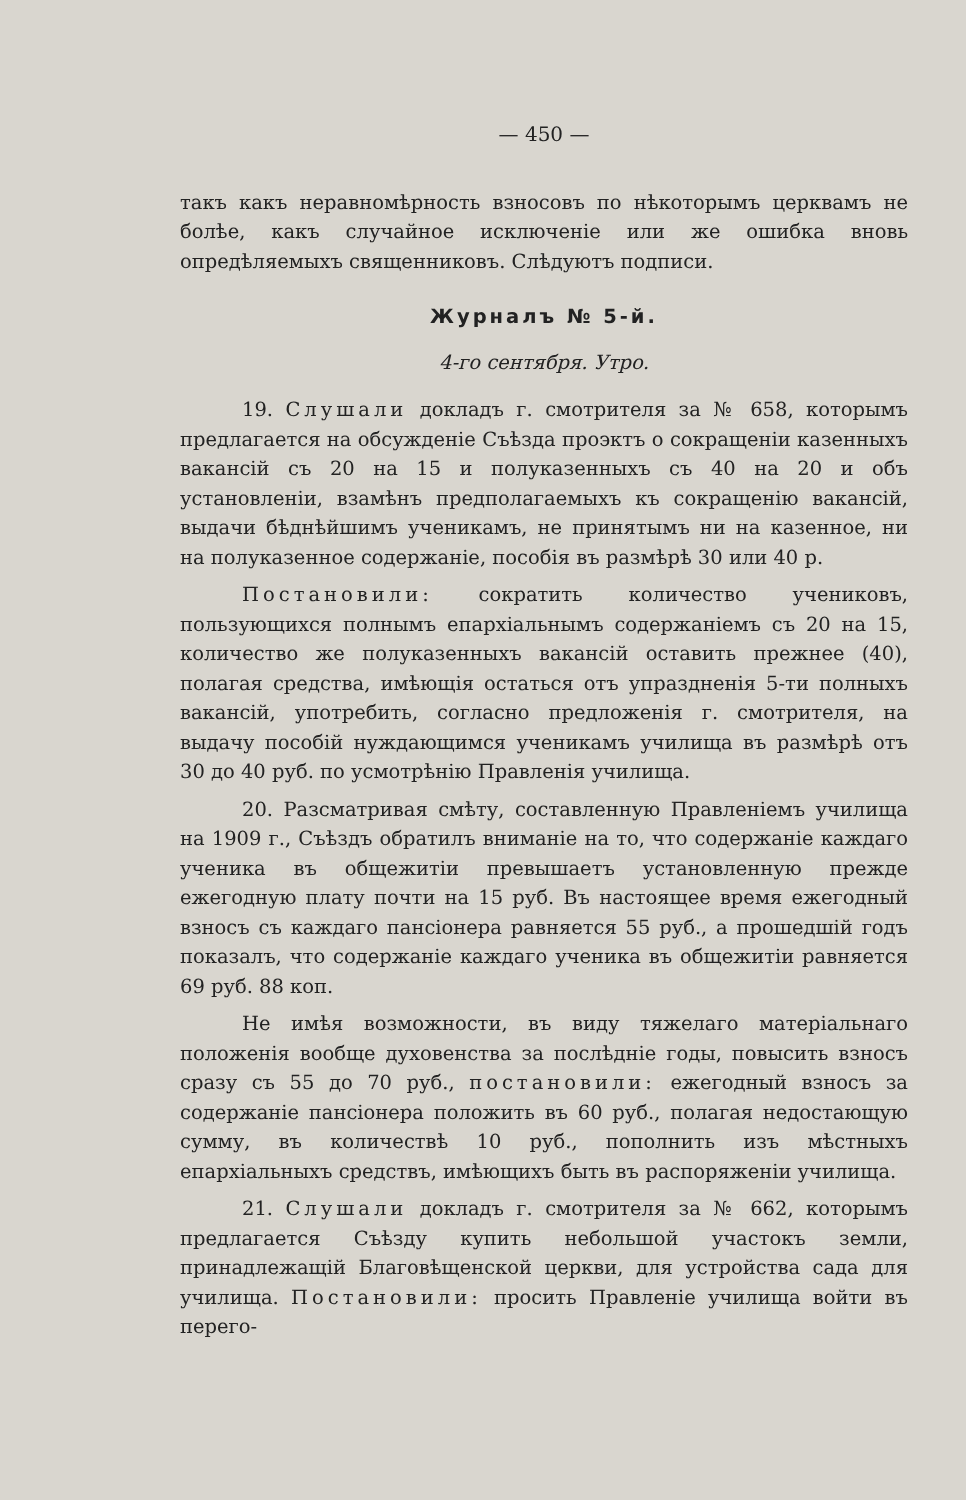— 450 —
такъ какъ неравномѣрность взносовъ по нѣкоторымъ церквамъ не болѣе, какъ случайное исключеніе или же ошибка вновь опредѣляемыхъ священниковъ. Слѣдуютъ подписи.
Журналъ № 5-й.
4-го сентября. Утро.
19. Слушали докладъ г. смотрителя за № 658, которымъ предлагается на обсужденіе Съѣзда проэктъ о сокращеніи казенныхъ вакансій съ 20 на 15 и полуказенныхъ съ 40 на 20 и объ установленіи, взамѣнъ предполагаемыхъ къ сокращенію вакансій, выдачи бѣднѣйшимъ ученикамъ, не принятымъ ни на казенное, ни на полуказенное содержаніе, пособія въ размѣрѣ 30 или 40 р.
Постановили: сократить количество учениковъ, пользующихся полнымъ епархіальнымъ содержаніемъ съ 20 на 15, количество же полуказенныхъ вакансій оставить прежнее (40), полагая средства, имѣющія остаться отъ упраздненія 5-ти полныхъ вакансій, употребить, согласно предложенія г. смотрителя, на выдачу пособій нуждающимся ученикамъ училища въ размѣрѣ отъ 30 до 40 руб. по усмотрѣнію Правленія училища.
20. Разсматривая смѣту, составленную Правленіемъ училища на 1909 г., Съѣздъ обратилъ вниманіе на то, что содержаніе каждаго ученика въ общежитіи превышаетъ установленную прежде ежегодную плату почти на 15 руб. Въ настоящее время ежегодный взносъ съ каждаго пансіонера равняется 55 руб., а прошедшій годъ показалъ, что содержаніе каждаго ученика въ общежитіи равняется 69 руб. 88 коп.
Не имѣя возможности, въ виду тяжелаго матеріальнаго положенія вообще духовенства за послѣдніе годы, повысить взносъ сразу съ 55 до 70 руб., постановили: ежегодный взносъ за содержаніе пансіонера положить въ 60 руб., полагая недостающую сумму, въ количествѣ 10 руб., пополнить изъ мѣстныхъ епархіальныхъ средствъ, имѣющихъ быть въ распоряженіи училища.
21. Слушали докладъ г. смотрителя за № 662, которымъ предлагается Съѣзду купить небольшой участокъ земли, принадлежащій Благовѣщенской церкви, для устройства сада для училища. Постановили: просить Правленіе училища войти въ перего-